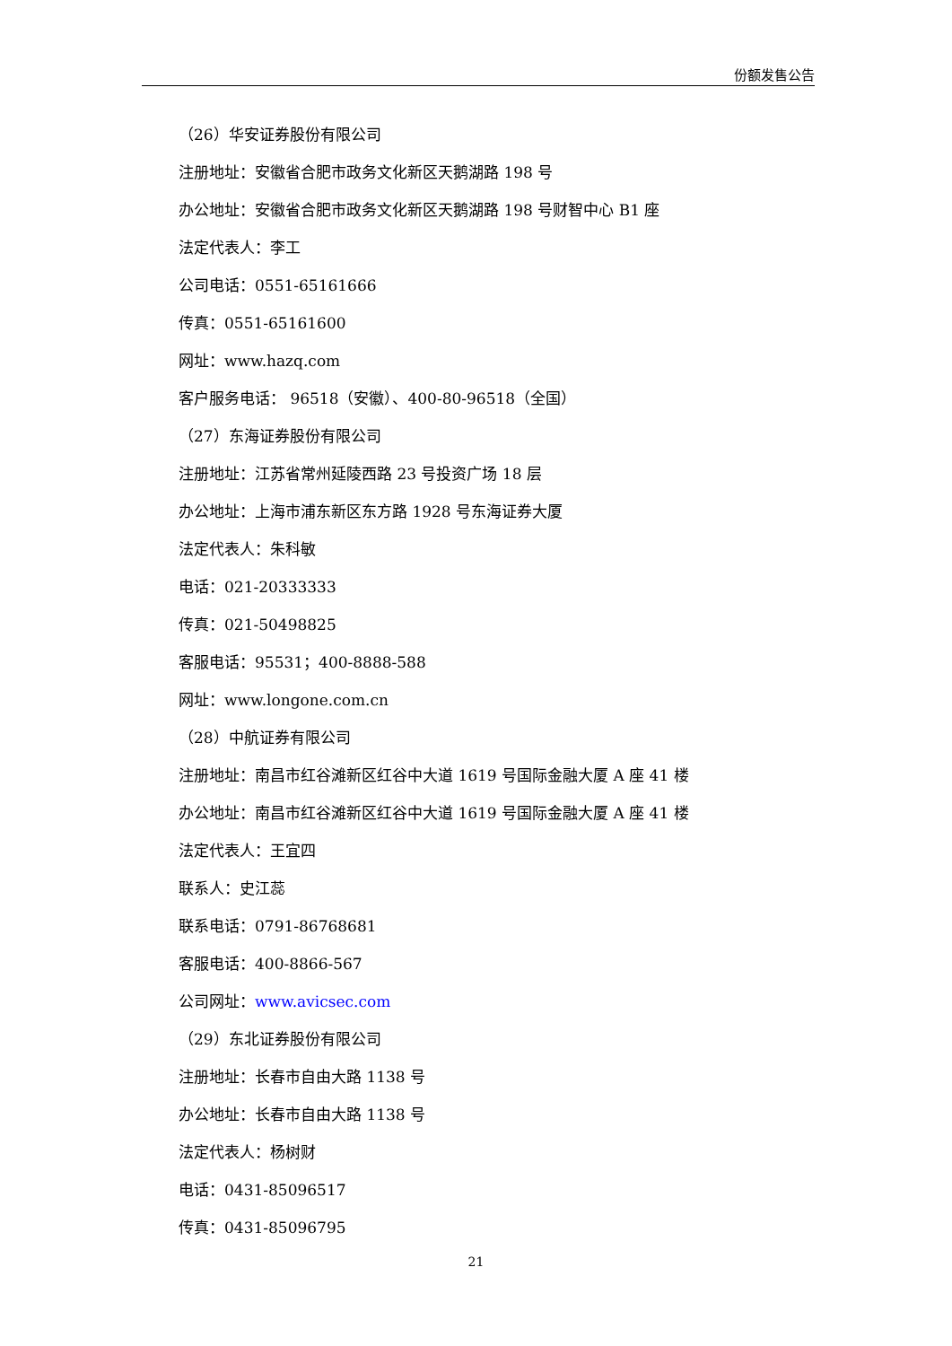份额发售公告
（26）华安证券股份有限公司
注册地址：安徽省合肥市政务文化新区天鹅湖路 198 号
办公地址：安徽省合肥市政务文化新区天鹅湖路 198 号财智中心 B1 座
法定代表人：李工
公司电话：0551-65161666
传真：0551-65161600
网址：www.hazq.com
客户服务电话： 96518（安徽）、400-80-96518（全国）
（27）东海证券股份有限公司
注册地址：江苏省常州延陵西路 23 号投资广场 18 层
办公地址：上海市浦东新区东方路 1928 号东海证券大厦
法定代表人：朱科敏
电话：021-20333333
传真：021-50498825
客服电话：95531；400-8888-588
网址：www.longone.com.cn
（28）中航证券有限公司
注册地址：南昌市红谷滩新区红谷中大道 1619 号国际金融大厦 A 座 41 楼
办公地址：南昌市红谷滩新区红谷中大道 1619 号国际金融大厦 A 座 41 楼
法定代表人：王宜四
联系人：史江蕊
联系电话：0791-86768681
客服电话：400-8866-567
公司网址：www.avicsec.com
（29）东北证券股份有限公司
注册地址：长春市自由大路 1138 号
办公地址：长春市自由大路 1138 号
法定代表人：杨树财
电话：0431-85096517
传真：0431-85096795
21